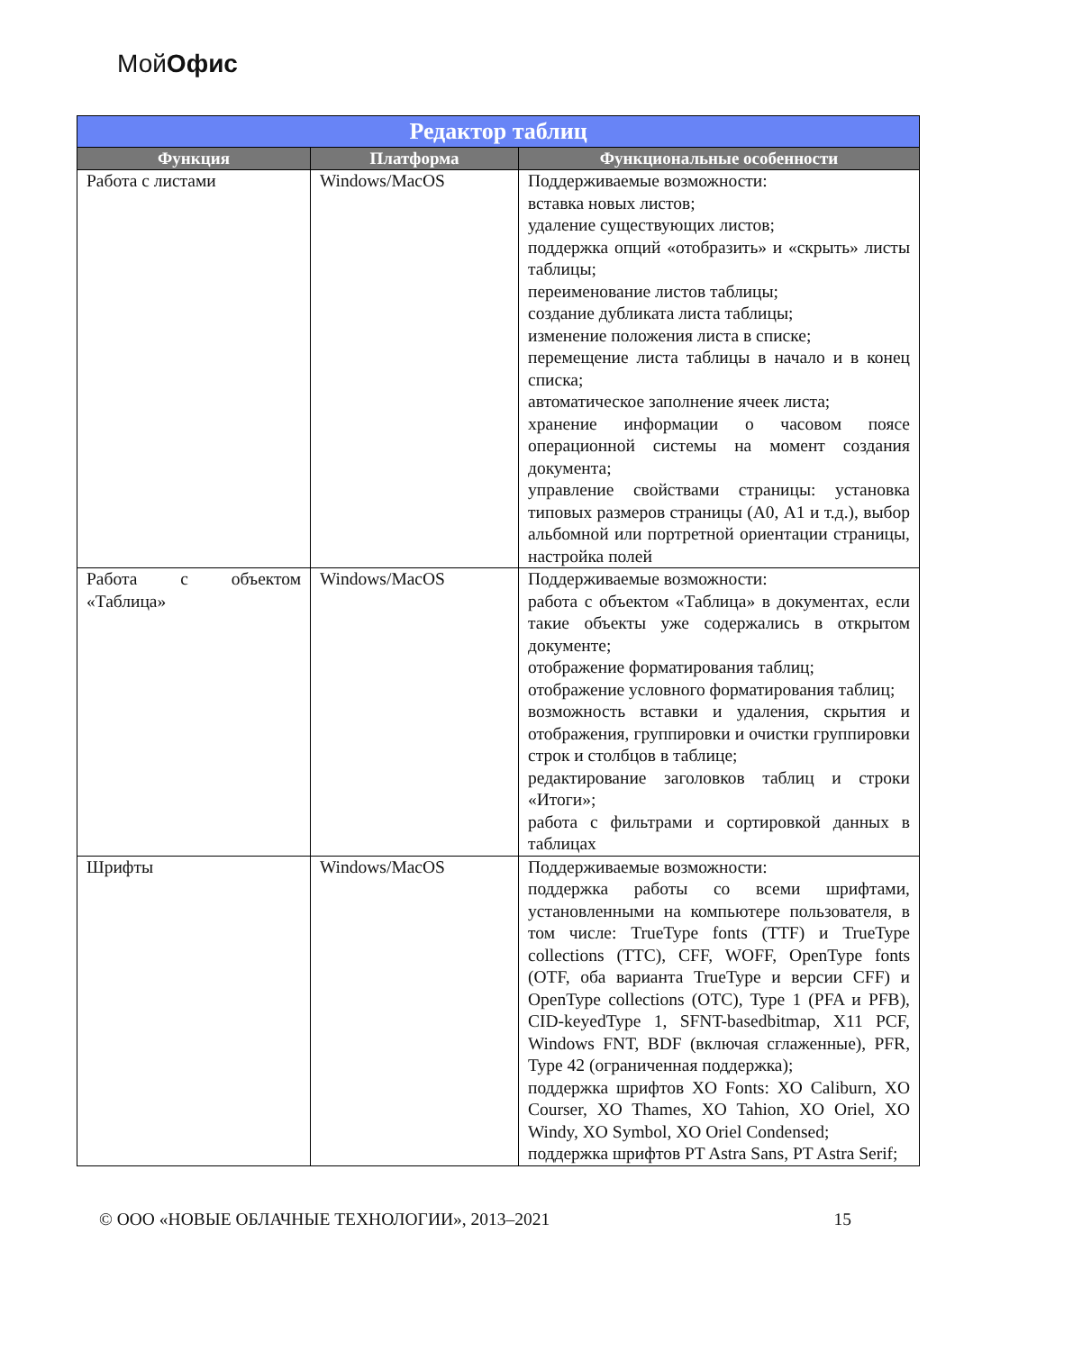МойОфис
| Редактор таблиц | | |
| --- | --- | --- |
| Функция | Платформа | Функциональные особенности |
| Работа с листами | Windows/MacOS | Поддерживаемые возможности: вставка новых листов; удаление существующих листов; поддержка опций «отобразить» и «скрыть» листы таблицы; переименование листов таблицы; создание дубликата листа таблицы; изменение положения листа в списке; перемещение листа таблицы в начало и в конец списка; автоматическое заполнение ячеек листа; хранение информации о часовом поясе операционной системы на момент создания документа; управление свойствами страницы: установка типовых размеров страницы (А0, А1 и т.д.), выбор альбомной или портретной ориентации страницы, настройка полей |
| Работа с объектом «Таблица» | Windows/MacOS | Поддерживаемые возможности: работа с объектом «Таблица» в документах, если такие объекты уже содержались в открытом документе; отображение форматирования таблиц; отображение условного форматирования таблиц; возможность вставки и удаления, скрытия и отображения, группировки и очистки группировки строк и столбцов в таблице; редактирование заголовков таблиц и строки «Итоги»; работа с фильтрами и сортировкой данных в таблицах |
| Шрифты | Windows/MacOS | Поддерживаемые возможности: поддержка работы со всеми шрифтами, установленными на компьютере пользователя, в том числе: TrueType fonts (TTF) и TrueType collections (TTC), CFF, WOFF, OpenType fonts (OTF, оба варианта TrueType и версии CFF) и OpenType collections (OTC), Type 1 (PFA и PFB), CID-keyedType 1, SFNT-basedbitmap, X11 PCF, Windows FNT, BDF (включая сглаженные), PFR, Type 42 (ограниченная поддержка); поддержка шрифтов XO Fonts: XO Caliburn, XO Courser, XO Thames, XO Tahion, XO Oriel, XO Windy, XO Symbol, XO Oriel Condensed; поддержка шрифтов PT Astra Sans, PT Astra Serif; |
© ООО «НОВЫЕ ОБЛАЧНЫЕ ТЕХНОЛОГИИ», 2013–2021 15